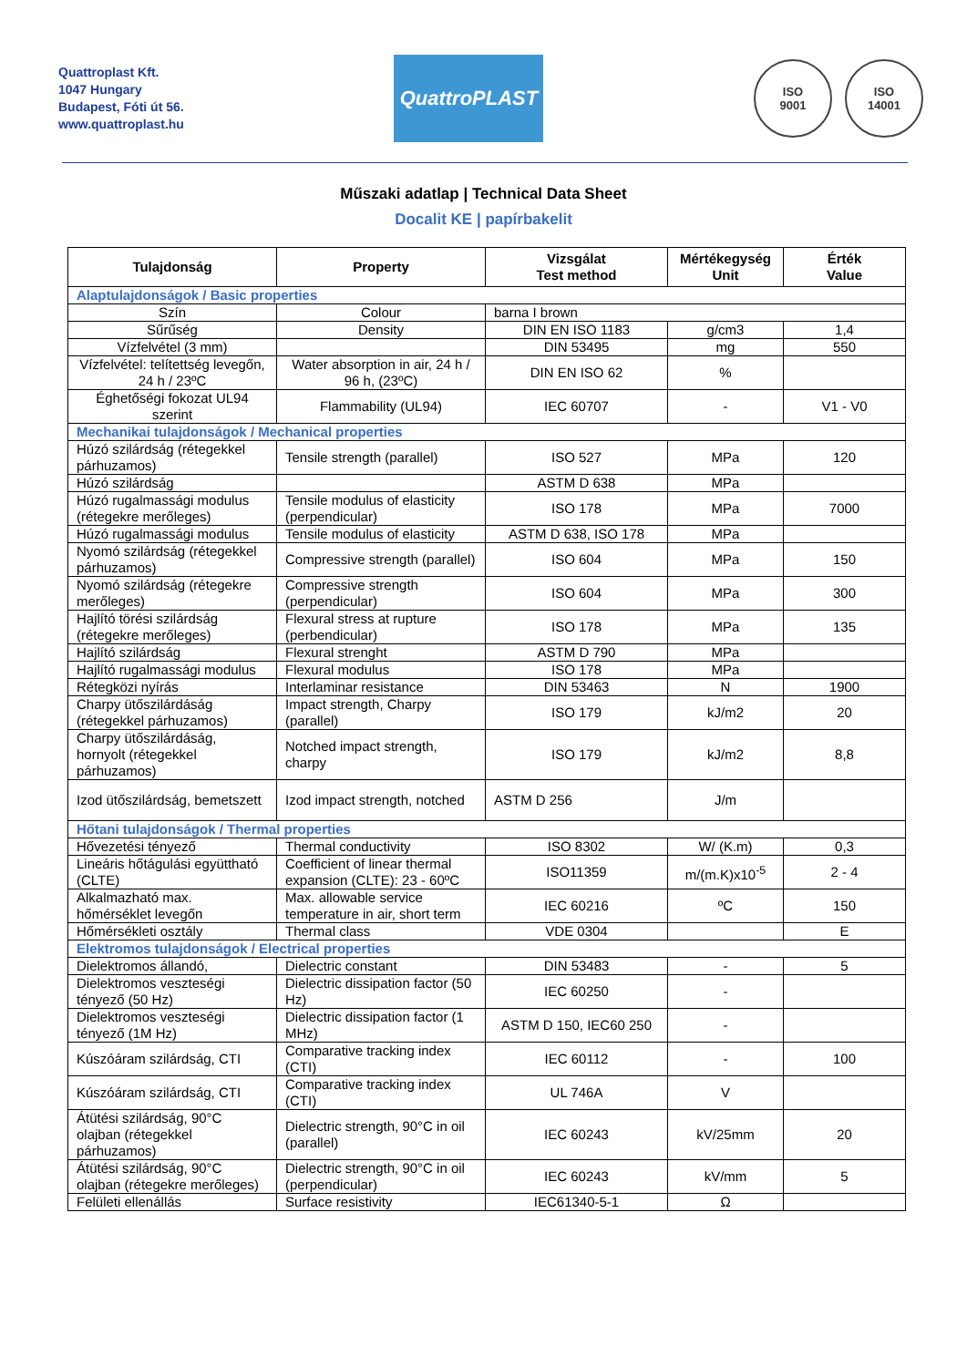Quattroplast Kft.
1047 Hungary
Budapest, Fóti út 56.
www.quattroplast.hu
QuattroPLAST
ISO
9001
ISO
14001
Műszaki adatlap | Technical Data Sheet
Docalit KE | papírbakelit
| Tulajdonság | Property | Vizsgálat Test method | Mértékegység Unit | Érték Value |
| --- | --- | --- | --- | --- |
| Alaptulajdonságok / Basic properties | | | | |
| Szín | Colour | barna I brown | | |
| Sűrűség | Density | DIN EN ISO 1183 | g/cm3 | 1,4 |
| Vízfelvétel (3 mm) | | DIN 53495 | mg | 550 |
| Vízfelvétel: telítettség levegőn, 24 h / 23ºC | Water absorption in air, 24 h / 96 h, (23ºC) | DIN EN ISO 62 | % | |
| Éghetőségi fokozat UL94 szerint | Flammability (UL94) | IEC 60707 | - | V1 - V0 |
| Mechanikai tulajdonságok / Mechanical properties | | | | |
| Húzó szilárdság (rétegekkel párhuzamos) | Tensile strength (parallel) | ISO 527 | MPa | 120 |
| Húzó szilárdság | | ASTM D 638 | MPa | |
| Húzó rugalmassági modulus (rétegekre merőleges) | Tensile modulus of elasticity (perpendicular) | ISO 178 | MPa | 7000 |
| Húzó rugalmassági modulus | Tensile modulus of elasticity | ASTM D 638, ISO 178 | MPa | |
| Nyomó szilárdság (rétegekkel párhuzamos) | Compressive strength (parallel) | ISO 604 | MPa | 150 |
| Nyomó szilárdság (rétegekre merőleges) | Compressive strength (perpendicular) | ISO 604 | MPa | 300 |
| Hajlító törési szilárdság (rétegekre merőleges) | Flexural stress at rupture (perbendicular) | ISO 178 | MPa | 135 |
| Hajlító szilárdság | Flexural strenght | ASTM D 790 | MPa | |
| Hajlító rugalmassági modulus | Flexural modulus | ISO 178 | MPa | |
| Rétegközi nyírás | Interlaminar resistance | DIN 53463 | N | 1900 |
| Charpy ütőszilárdáság (rétegekkel párhuzamos) | Impact strength, Charpy (parallel) | ISO 179 | kJ/m2 | 20 |
| Charpy ütőszilárdáság, hornyolt (rétegekkel párhuzamos) | Notched impact strength, charpy | ISO 179 | kJ/m2 | 8,8 |
| Izod ütőszilárdság, bemetszett | Izod impact strength, notched | ASTM D 256 | J/m | |
| Hőtani tulajdonságok / Thermal properties | | | | |
| Hővezetési tényező | Thermal conductivity | ISO 8302 | W/ (K.m) | 0,3 |
| Lineáris hőtágulási együttható (CLTE) | Coefficient of linear thermal expansion (CLTE): 23 - 60ºC | ISO11359 | m/(m.K)x10<sup>-5</sup> | 2 - 4 |
| Alkalmazható max. hőmérséklet levegőn | Max. allowable service temperature in air, short term | IEC 60216 | ºC | 150 |
| Hőmérsékleti osztály | Thermal class | VDE 0304 | | E |
| Elektromos tulajdonságok / Electrical properties | | | | |
| Dielektromos állandó, | Dielectric constant | DIN 53483 | - | 5 |
| Dielektromos veszteségi tényező (50 Hz) | Dielectric dissipation factor (50 Hz) | IEC 60250 | - | |
| Dielektromos veszteségi tényező (1M Hz) | Dielectric dissipation factor (1 MHz) | ASTM D 150, IEC60 250 | - | |
| Kúszóáram szilárdság, CTI | Comparative tracking index (CTI) | IEC 60112 | - | 100 |
| Kúszóáram szilárdság, CTI | Comparative tracking index (CTI) | UL 746A | V | |
| Átütési szilárdság, 90°C olajban (rétegekkel párhuzamos) | Dielectric strength, 90°C in oil (parallel) | IEC 60243 | kV/25mm | 20 |
| Átütési szilárdság, 90°C olajban (rétegekre merőleges) | Dielectric strength, 90°C in oil (perpendicular) | IEC 60243 | kV/mm | 5 |
| Felületi ellenállás | Surface resistivity | IEC61340-5-1 | Ω | |